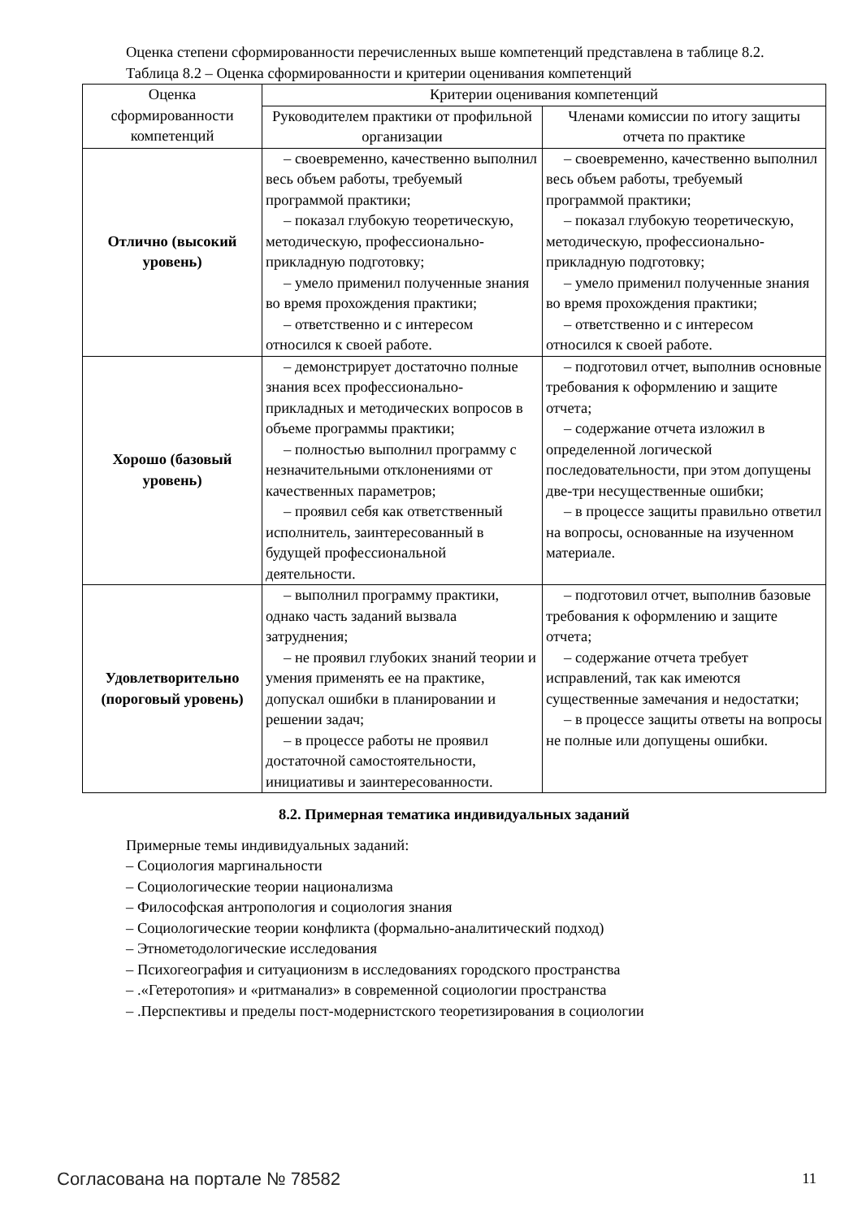Оценка степени сформированности перечисленных выше компетенций представлена в таблице 8.2.
Таблица 8.2 – Оценка сформированности и критерии оценивания компетенций
| Оценка сформированности компетенций | Критерии оценивания компетенций | |
| --- | --- | --- |
| | Руководителем практики от профильной организации | Членами комиссии по итогу защиты отчета по практике |
| Отлично (высокий уровень) | – своевременно, качественно выполнил весь объем работы, требуемый программой практики; – показал глубокую теоретическую, методическую, профессионально-прикладную подготовку; – умело применил полученные знания во время прохождения практики; – ответственно и с интересом относился к своей работе. | – своевременно, качественно выполнил весь объем работы, требуемый программой практики; – показал глубокую теоретическую, методическую, профессионально-прикладную подготовку; – умело применил полученные знания во время прохождения практики; – ответственно и с интересом относился к своей работе. |
| Хорошо (базовый уровень) | – демонстрирует достаточно полные знания всех профессионально-прикладных и методических вопросов в объеме программы практики; – полностью выполнил программу с незначительными отклонениями от качественных параметров; – проявил себя как ответственный исполнитель, заинтересованный в будущей профессиональной деятельности. | – подготовил отчет, выполнив основные требования к оформлению и защите отчета; – содержание отчета изложил в определенной логической последовательности, при этом допущены две-три несущественные ошибки; – в процессе защиты правильно ответил на вопросы, основанные на изученном материале. |
| Удовлетворительно (пороговый уровень) | – выполнил программу практики, однако часть заданий вызвала затруднения; – не проявил глубоких знаний теории и умения применять ее на практике, допускал ошибки в планировании и решении задач; – в процессе работы не проявил достаточной самостоятельности, инициативы и заинтересованности. | – подготовил отчет, выполнив базовые требования к оформлению и защите отчета; – содержание отчета требует исправлений, так как имеются существенные замечания и недостатки; – в процессе защиты ответы на вопросы не полные или допущены ошибки. |
8.2. Примерная тематика индивидуальных заданий
Примерные темы индивидуальных заданий:
– Социология маргинальности
– Социологические теории национализма
– Философская антропология и социология знания
– Социологические теории конфликта (формально-аналитический подход)
– Этнометодологические исследования
– Психогеография и ситуационизм в исследованиях городского пространства
– .«Гетеротопия» и «ритманализ» в современной социологии пространства
– .Перспективы и пределы пост-модернистского теоретизирования в социологии
Согласована на портале № 78582 11